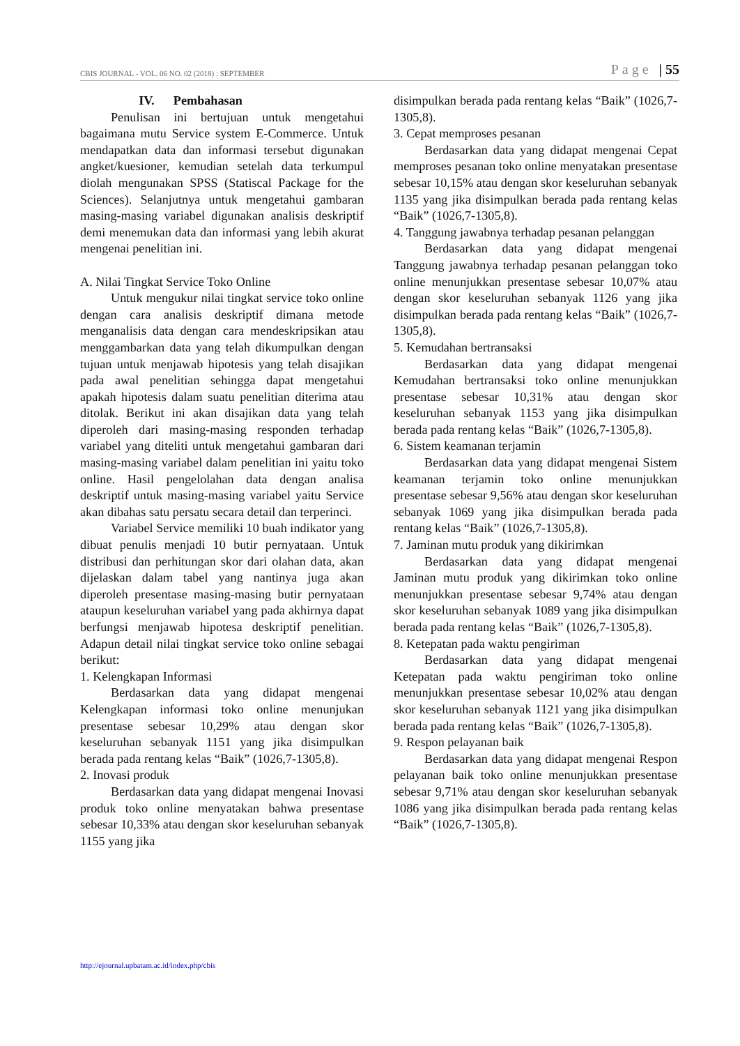CBIS JOURNAL - VOL. 06 NO. 02 (2018) : SEPTEMBER Page | 55
IV. Pembahasan
Penulisan ini bertujuan untuk mengetahui bagaimana mutu Service system E-Commerce. Untuk mendapatkan data dan informasi tersebut digunakan angket/kuesioner, kemudian setelah data terkumpul diolah mengunakan SPSS (Statiscal Package for the Sciences). Selanjutnya untuk mengetahui gambaran masing-masing variabel digunakan analisis deskriptif demi menemukan data dan informasi yang lebih akurat mengenai penelitian ini.
A. Nilai Tingkat Service Toko Online
Untuk mengukur nilai tingkat service toko online dengan cara analisis deskriptif dimana metode menganalisis data dengan cara mendeskripsikan atau menggambarkan data yang telah dikumpulkan dengan tujuan untuk menjawab hipotesis yang telah disajikan pada awal penelitian sehingga dapat mengetahui apakah hipotesis dalam suatu penelitian diterima atau ditolak. Berikut ini akan disajikan data yang telah diperoleh dari masing-masing responden terhadap variabel yang diteliti untuk mengetahui gambaran dari masing-masing variabel dalam penelitian ini yaitu toko online. Hasil pengelolahan data dengan analisa deskriptif untuk masing-masing variabel yaitu Service akan dibahas satu persatu secara detail dan terperinci.
Variabel Service memiliki 10 buah indikator yang dibuat penulis menjadi 10 butir pernyataan. Untuk distribusi dan perhitungan skor dari olahan data, akan dijelaskan dalam tabel yang nantinya juga akan diperoleh presentase masing-masing butir pernyataan ataupun keseluruhan variabel yang pada akhirnya dapat berfungsi menjawab hipotesa deskriptif penelitian. Adapun detail nilai tingkat service toko online sebagai berikut:
1. Kelengkapan Informasi
Berdasarkan data yang didapat mengenai Kelengkapan informasi toko online menunjukan presentase sebesar 10,29% atau dengan skor keseluruhan sebanyak 1151 yang jika disimpulkan berada pada rentang kelas “Baik” (1026,7-1305,8).
2. Inovasi produk
Berdasarkan data yang didapat mengenai Inovasi produk toko online menyatakan bahwa presentase sebesar 10,33% atau dengan skor keseluruhan sebanyak 1155 yang jika
disimpulkan berada pada rentang kelas “Baik” (1026,7-1305,8).
3. Cepat memproses pesanan
Berdasarkan data yang didapat mengenai Cepat memproses pesanan toko online menyatakan presentase sebesar 10,15% atau dengan skor keseluruhan sebanyak 1135 yang jika disimpulkan berada pada rentang kelas “Baik” (1026,7-1305,8).
4. Tanggung jawabnya terhadap pesanan pelanggan
Berdasarkan data yang didapat mengenai Tanggung jawabnya terhadap pesanan pelanggan toko online menunjukkan presentase sebesar 10,07% atau dengan skor keseluruhan sebanyak 1126 yang jika disimpulkan berada pada rentang kelas “Baik” (1026,7-1305,8).
5. Kemudahan bertransaksi
Berdasarkan data yang didapat mengenai Kemudahan bertransaksi toko online menunjukkan presentase sebesar 10,31% atau dengan skor keseluruhan sebanyak 1153 yang jika disimpulkan berada pada rentang kelas “Baik” (1026,7-1305,8).
6. Sistem keamanan terjamin
Berdasarkan data yang didapat mengenai Sistem keamanan terjamin toko online menunjukkan presentase sebesar 9,56% atau dengan skor keseluruhan sebanyak 1069 yang jika disimpulkan berada pada rentang kelas “Baik” (1026,7-1305,8).
7. Jaminan mutu produk yang dikirimkan
Berdasarkan data yang didapat mengenai Jaminan mutu produk yang dikirimkan toko online menunjukkan presentase sebesar 9,74% atau dengan skor keseluruhan sebanyak 1089 yang jika disimpulkan berada pada rentang kelas “Baik” (1026,7-1305,8).
8. Ketepatan pada waktu pengiriman
Berdasarkan data yang didapat mengenai Ketepatan pada waktu pengiriman toko online menunjukkan presentase sebesar 10,02% atau dengan skor keseluruhan sebanyak 1121 yang jika disimpulkan berada pada rentang kelas “Baik” (1026,7-1305,8).
9. Respon pelayanan baik
Berdasarkan data yang didapat mengenai Respon pelayanan baik toko online menunjukkan presentase sebesar 9,71% atau dengan skor keseluruhan sebanyak 1086 yang jika disimpulkan berada pada rentang kelas “Baik” (1026,7-1305,8).
http://ejournal.upbatam.ac.id/index.php/cbis